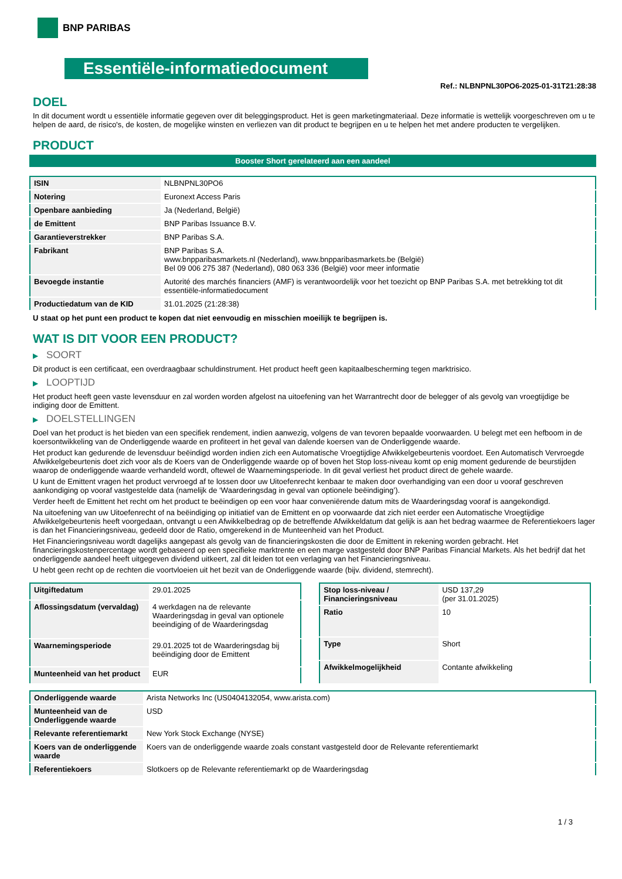BNP PARIBAS
Essentiële-informatiedocument
Ref.: NLBNPNL30PO6-2025-01-31T21:28:38
DOEL
In dit document wordt u essentiële informatie gegeven over dit beleggingsproduct. Het is geen marketingmateriaal. Deze informatie is wettelijk voorgeschreven om u te helpen de aard, de risico's, de kosten, de mogelijke winsten en verliezen van dit product te begrijpen en u te helpen het met andere producten te vergelijken.
PRODUCT
Booster Short gerelateerd aan een aandeel
| ISIN | NLBNPNL30PO6 |
| Notering | Euronext Access Paris |
| Openbare aanbieding | Ja (Nederland, België) |
| de Emittent | BNP Paribas Issuance B.V. |
| Garantieverstrekker | BNP Paribas S.A. |
| Fabrikant | BNP Paribas S.A. www.bnpparibasmarkets.nl (Nederland), www.bnpparibasmarkets.be (België) Bel 09 006 275 387 (Nederland), 080 063 336 (België) voor meer informatie |
| Bevoegde instantie | Autorité des marchés financiers (AMF) is verantwoordelijk voor het toezicht op BNP Paribas S.A. met betrekking tot dit essentiële-informatiedocument |
| Productiedatum van de KID | 31.01.2025 (21:28:38) |
U staat op het punt een product te kopen dat niet eenvoudig en misschien moeilijk te begrijpen is.
WAT IS DIT VOOR EEN PRODUCT?
▶ SOORT
Dit product is een certificaat, een overdraagbaar schuldinstrument. Het product heeft geen kapitaalbescherming tegen marktrisico.
▶ LOOPTIJD
Het product heeft geen vaste levensduur en zal worden worden afgelost na uitoefening van het Warrantrecht door de belegger of als gevolg van vroegtijdige be indiging door de Emittent.
▶ DOELSTELLINGEN
Doel van het product is het bieden van een specifiek rendement, indien aanwezig, volgens de van tevoren bepaalde voorwaarden. U belegt met een hefboom in de koersontwikkeling van de Onderliggende waarde en profiteert in het geval van dalende koersen van de Onderliggende waarde.
Het product kan gedurende de levensduur beëindigd worden indien zich een Automatische Vroegtijdige Afwikkelgebeurtenis voordoet. Een Automatisch Vervroegde Afwikkelgebeurtenis doet zich voor als de Koers van de Onderliggende waarde op of boven het Stop loss-niveau komt op enig moment gedurende de beurstijden waarop de onderliggende waarde verhandeld wordt, oftewel de Waarnemingsperiode. In dit geval verliest het product direct de gehele waarde.
U kunt de Emittent vragen het product vervroegd af te lossen door uw Uitoefenrecht kenbaar te maken door overhandiging van een door u vooraf geschreven aankondiging op vooraf vastgestelde data (namelijk de ‘Waarderingsdag in geval van optionele beëindiging’).
Verder heeft de Emittent het recht om het product te beëindigen op een voor haar conveniërende datum mits de Waarderingsdag vooraf is aangekondigd.
Na uitoefening van uw Uitoefenrecht of na beëindiging op initiatief van de Emittent en op voorwaarde dat zich niet eerder een Automatische Vroegtijdige Afwikkelgebeurtenis heeft voorgedaan, ontvangt u een Afwikkelbedrag op de betreffende Afwikkeldatum dat gelijk is aan het bedrag waarmee de Referentiekoers lager is dan het Financieringsniveau, gedeeld door de Ratio, omgerekend in de Munteenheid van het Product.
Het Financieringsniveau wordt dagelijks aangepast als gevolg van de financieringskosten die door de Emittent in rekening worden gebracht. Het financieringskostenpercentage wordt gebaseerd op een specifieke marktrente en een marge vastgesteld door BNP Paribas Financial Markets. Als het bedrijf dat het onderliggende aandeel heeft uitgegeven dividend uitkeert, zal dit leiden tot een verlaging van het Financieringsniveau.
U hebt geen recht op de rechten die voortvloeien uit het bezit van de Onderliggende waarde (bijv. dividend, stemrecht).
| Uitgiftedatum | 29.01.2025 |
| Aflossingsdatum (vervaldag) | 4 werkdagen na de relevante Waarderingsdag in geval van optionele beeindiging of de Waarderingsdag |
| Waarnemingsperiode | 29.01.2025 tot de Waarderingsdag bij beëindiging door de Emittent |
| Munteenheid van het product | EUR |
| Stop loss-niveau / Financieringsniveau | USD 137,29 (per 31.01.2025) |
| Ratio | 10 |
| Type | Short |
| Afwikkelmogelijkheid | Contante afwikkeling |
| Onderliggende waarde | Arista Networks Inc (US0404132054, www.arista.com) |
| Munteenheid van de Onderliggende waarde | USD |
| Relevante referentiemarkt | New York Stock Exchange (NYSE) |
| Koers van de onderliggende waarde | Koers van de onderliggende waarde zoals constant vastgesteld door de Relevante referentiemarkt |
| Referentiekoers | Slotkoers op de Relevante referentiemarkt op de Waarderingsdag |
1 / 3